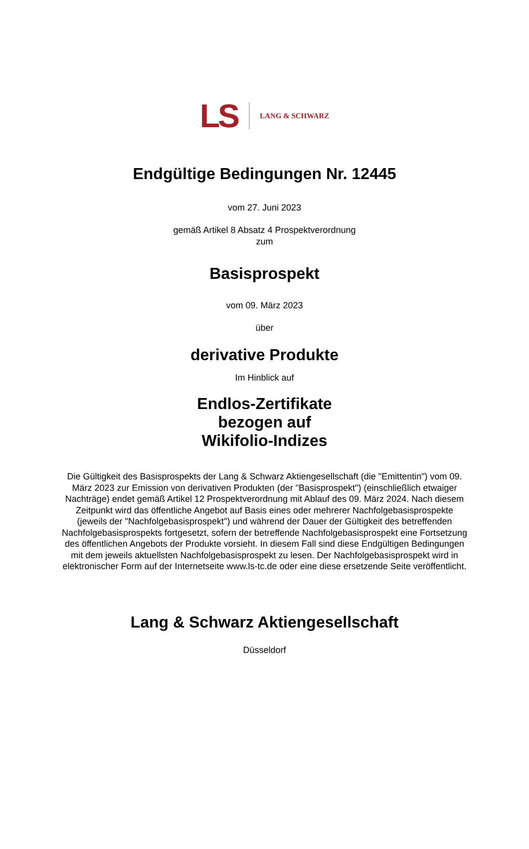LS LANG & SCHWARZ
Endgültige Bedingungen Nr. 12445
vom 27. Juni 2023
gemäß Artikel 8 Absatz 4 Prospektverordnung
zum
Basisprospekt
vom 09. März 2023
über
derivative Produkte
Im Hinblick auf
Endlos-Zertifikate
bezogen auf
Wikifolio-Indizes
Die Gültigkeit des Basisprospekts der Lang & Schwarz Aktiengesellschaft (die "Emittentin") vom 09. März 2023 zur Emission von derivativen Produkten (der "Basisprospekt") (einschließlich etwaiger Nachträge) endet gemäß Artikel 12 Prospektverordnung mit Ablauf des 09. März 2024. Nach diesem Zeitpunkt wird das öffentliche Angebot auf Basis eines oder mehrerer Nachfolgebasisprospekte (jeweils der "Nachfolgebasisprospekt") und während der Dauer der Gültigkeit des betreffenden Nachfolgebasisprospekts fortgesetzt, sofern der betreffende Nachfolgebasisprospekt eine Fortsetzung des öffentlichen Angebots der Produkte vorsieht. In diesem Fall sind diese Endgültigen Bedingungen mit dem jeweils aktuellsten Nachfolgebasisprospekt zu lesen. Der Nachfolgebasisprospekt wird in elektronischer Form auf der Internetseite www.ls-tc.de oder eine diese ersetzende Seite veröffentlicht.
Lang & Schwarz Aktiengesellschaft
Düsseldorf